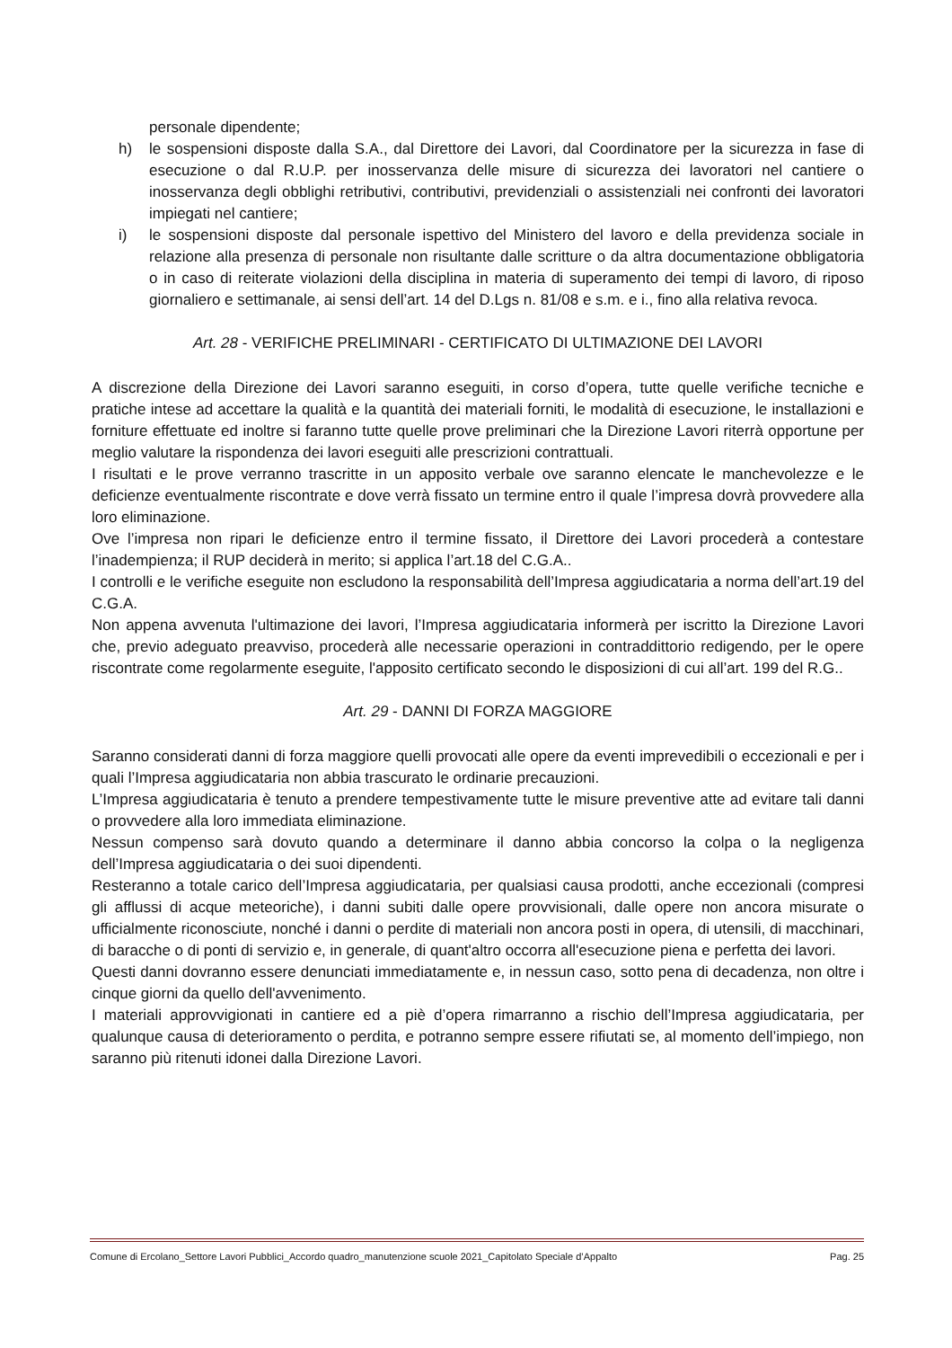personale dipendente;
h) le sospensioni disposte dalla S.A., dal Direttore dei Lavori, dal Coordinatore per la sicurezza in fase di esecuzione o dal R.U.P. per inosservanza delle misure di sicurezza dei lavoratori nel cantiere o inosservanza degli obblighi retributivi, contributivi, previdenziali o assistenziali nei confronti dei lavoratori impiegati nel cantiere;
i) le sospensioni disposte dal personale ispettivo del Ministero del lavoro e della previdenza sociale in relazione alla presenza di personale non risultante dalle scritture o da altra documentazione obbligatoria o in caso di reiterate violazioni della disciplina in materia di superamento dei tempi di lavoro, di riposo giornaliero e settimanale, ai sensi dell’art. 14 del D.Lgs n. 81/08 e s.m. e i., fino alla relativa revoca.
Art. 28 - VERIFICHE PRELIMINARI - CERTIFICATO DI ULTIMAZIONE DEI LAVORI
A discrezione della Direzione dei Lavori saranno eseguiti, in corso d’opera, tutte quelle verifiche tecniche e pratiche intese ad accettare la qualità e la quantità dei materiali forniti, le modalità di esecuzione, le installazioni e forniture effettuate ed inoltre si faranno tutte quelle prove preliminari che la Direzione Lavori riterrà opportune per meglio valutare la rispondenza dei lavori eseguiti alle prescrizioni contrattuali.
I risultati e le prove verranno trascritte in un apposito verbale ove saranno elencate le manchevolezze e le deficienze eventualmente riscontrate e dove verrà fissato un termine entro il quale l’impresa dovrà provvedere alla loro eliminazione.
Ove l’impresa non ripari le deficienze entro il termine fissato, il Direttore dei Lavori procederà a contestare l’inadempienza; il RUP deciderà in merito; si applica l’art.18 del C.G.A..
I controlli e le verifiche eseguite non escludono la responsabilità dell’Impresa aggiudicataria a norma dell’art.19 del C.G.A.
Non appena avvenuta l'ultimazione dei lavori, l’Impresa aggiudicataria informerà per iscritto la Direzione Lavori che, previo adeguato preavviso, procederà alle necessarie operazioni in contraddittorio redigendo, per le opere riscontrate come regolarmente eseguite, l'apposito certificato secondo le disposizioni di cui all’art. 199 del R.G..
Art. 29 - DANNI DI FORZA MAGGIORE
Saranno considerati danni di forza maggiore quelli provocati alle opere da eventi imprevedibili o eccezionali e per i quali l’Impresa aggiudicataria non abbia trascurato le ordinarie precauzioni.
L’Impresa aggiudicataria è tenuto a prendere tempestivamente tutte le misure preventive atte ad evitare tali danni o provvedere alla loro immediata eliminazione.
Nessun compenso sarà dovuto quando a determinare il danno abbia concorso la colpa o la negligenza dell’Impresa aggiudicataria o dei suoi dipendenti.
Resteranno a totale carico dell’Impresa aggiudicataria, per qualsiasi causa prodotti, anche eccezionali (compresi gli afflussi di acque meteoriche), i danni subiti dalle opere provvisionali, dalle opere non ancora misurate o ufficialmente riconosciute, nonché i danni o perdite di materiali non ancora posti in opera, di utensili, di macchinari, di baracche o di ponti di servizio e, in generale, di quant'altro occorra all'esecuzione piena e perfetta dei lavori.
Questi danni dovranno essere denunciati immediatamente e, in nessun caso, sotto pena di decadenza, non oltre i cinque giorni da quello dell'avvenimento.
I materiali approvvigionati in cantiere ed a piè d’opera rimarranno a rischio dell’Impresa aggiudicataria, per qualunque causa di deterioramento o perdita, e potranno sempre essere rifiutati se, al momento dell’impiego, non saranno più ritenuti idonei dalla Direzione Lavori.
Comune di Ercolano_Settore Lavori Pubblici_Accordo quadro_manutenzione scuole 2021_Capitolato Speciale d’Appalto Pag. 25